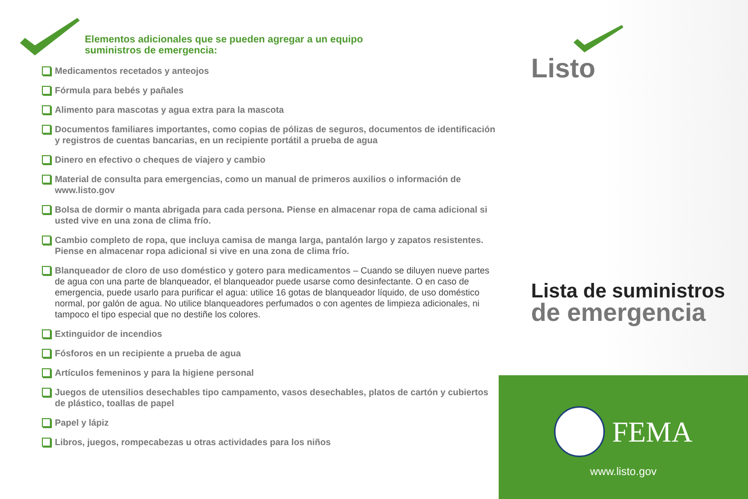Elementos adicionales que se pueden agregar a un equipo
suministros de emergencia:
Medicamentos recetados y anteojos
Fórmula para bebés y pañales
Alimento para mascotas y agua extra para la mascota
Documentos familiares importantes, como copias de pólizas de seguros, documentos de identificación y registros de cuentas bancarias, en un recipiente portátil a prueba de agua
Dinero en efectivo o cheques de viajero y cambio
Material de consulta para emergencias, como un manual de primeros auxilios o información de www.listo.gov
Bolsa de dormir o manta abrigada para cada persona. Piense en almacenar ropa de cama adicional si usted vive en una zona de clima frío.
Cambio completo de ropa, que incluya camisa de manga larga, pantalón largo y zapatos resistentes. Piense en almacenar ropa adicional si vive en una zona de clima frío.
Blanqueador de cloro de uso doméstico y gotero para medicamentos – Cuando se diluyen nueve partes de agua con una parte de blanqueador, el blanqueador puede usarse como desinfectante. O en caso de emergencia, puede usarlo para purificar el agua: utilice 16 gotas de blanqueador líquido, de uso doméstico normal, por galón de agua. No utilice blanqueadores perfumados o con agentes de limpieza adicionales, ni tampoco el tipo especial que no destiñe los colores.
Extinguidor de incendios
Fósforos en un recipiente a prueba de agua
Artículos femeninos y para la higiene personal
Juegos de utensilios desechables tipo campamento, vasos desechables, platos de cartón y cubiertos de plástico, toallas de papel
Papel y lápiz
Libros, juegos, rompecabezas u otras actividades para los niños
Listo
Lista de suministros
de emergencia
FEMA
www.listo.gov